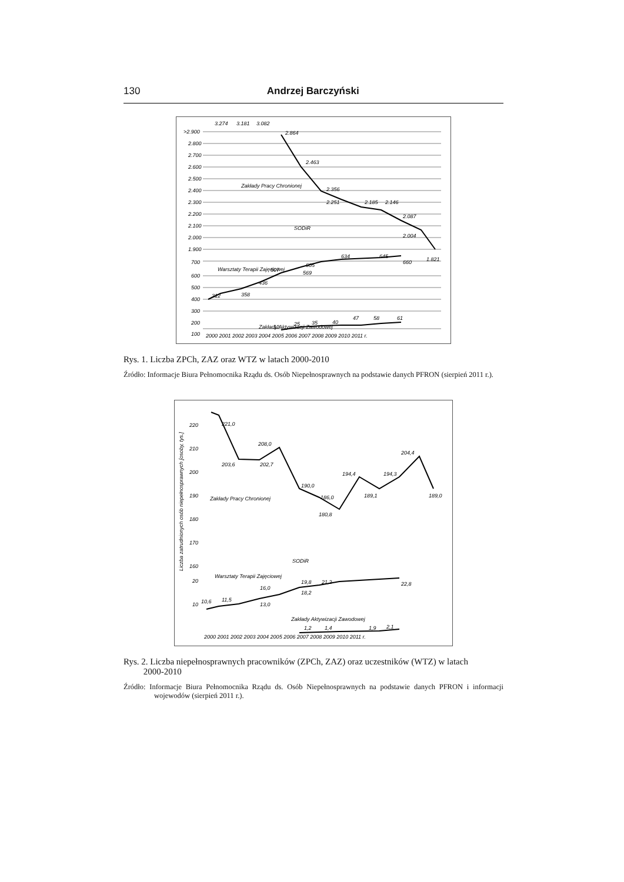130 Andrzej Barczyński
>2.900
2.800
2.700
2.600
2.500
2.400
2.300
2.200
2.100
2.000
1.900
700
600
500
400
300
200
100
2000 2001 2002 2003 2004 2005 2006 2007 2008 2009 2010 2011 r.
3.274
3.181
3.082
2.864
2.463
2.356
2.251
2.185
2.146
2.087
2.004
1.821
Zakłady Pracy Chronionej
SODiR
Warsztaty Terapii Zajęciowej
Zakłady Aktywizacji Zawodowej
312
358
436
507
569
605
634
645
660
12
25
35
40
47
58
61
Rys. 1. Liczba ZPCh, ZAZ oraz WTZ w latach 2000-2010
Źródło: Informacje Biura Pełnomocnika Rządu ds. Osób Niepełnosprawnych na podstawie danych PFRON (sierpień 2011 r.).
Liczba zatrudnionych osób niepełnosprawnych [osoby, tys.]
220
210
200
190
180
170
160
20
10
2000 2001 2002 2003 2004 2005 2006 2007 2008 2009 2010 2011 r.
221,0
208,0
203,6
202,7
190,0
186,0
180,8
194,4
189,1
194,3
204,4
189,0
Zakłady Pracy Chronionej
SODiR
Warsztaty Terapii Zajęciowej
Zakłady Aktywizacji Zawodowej
10,6
11,5
16,0
13,0
19,8
18,2
21,2
22,8
1,2
1,4
1,9
2,1
Rys. 2. Liczba niepełnosprawnych pracowników (ZPCh, ZAZ) oraz uczestników (WTZ) w latach
2000-2010
Źródło: Informacje Biura Pełnomocnika Rządu ds. Osób Niepełnosprawnych na podstawie danych PFRON i informacji wojewodów (sierpień 2011 r.).